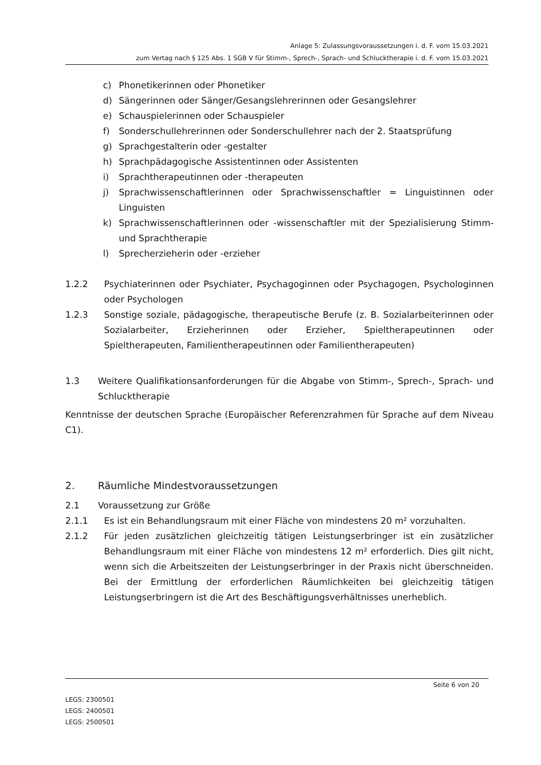Anlage 5: Zulassungsvoraussetzungen i. d. F. vom 15.03.2021
zum Vertag nach § 125 Abs. 1 SGB V für Stimm-, Sprech-, Sprach- und Schlucktherapie i. d. F. vom 15.03.2021
c) Phonetikerinnen oder Phonetiker
d) Sängerinnen oder Sänger/Gesangslehrerinnen oder Gesangslehrer
e) Schauspielerinnen oder Schauspieler
f) Sonderschullehrerinnen oder Sonderschullehrer nach der 2. Staatsprüfung
g) Sprachgestalterin oder -gestalter
h) Sprachpädagogische Assistentinnen oder Assistenten
i) Sprachtherapeutinnen oder -therapeuten
j) Sprachwissenschaftlerinnen oder Sprachwissenschaftler = Linguistinnen oder Linguisten
k) Sprachwissenschaftlerinnen oder -wissenschaftler mit der Spezialisierung Stimm- und Sprachtherapie
l) Sprecherzieherin oder -erzieher
1.2.2 Psychiaterinnen oder Psychiater, Psychagoginnen oder Psychagogen, Psychologinnen oder Psychologen
1.2.3 Sonstige soziale, pädagogische, therapeutische Berufe (z. B. Sozialarbeiterinnen oder Sozialarbeiter, Erzieherinnen oder Erzieher, Spieltherapeutinnen oder Spieltherapeuten, Familientherapeutinnen oder Familientherapeuten)
1.3 Weitere Qualifikationsanforderungen für die Abgabe von Stimm-, Sprech-, Sprach- und Schlucktherapie
Kenntnisse der deutschen Sprache (Europäischer Referenzrahmen für Sprache auf dem Niveau C1).
2. Räumliche Mindestvoraussetzungen
2.1 Voraussetzung zur Größe
2.1.1 Es ist ein Behandlungsraum mit einer Fläche von mindestens 20 m² vorzuhalten.
2.1.2 Für jeden zusätzlichen gleichzeitig tätigen Leistungserbringer ist ein zusätzlicher Behandlungsraum mit einer Fläche von mindestens 12 m² erforderlich. Dies gilt nicht, wenn sich die Arbeitszeiten der Leistungserbringer in der Praxis nicht überschneiden. Bei der Ermittlung der erforderlichen Räumlichkeiten bei gleichzeitig tätigen Leistungserbringern ist die Art des Beschäftigungsverhältnisses unerheblich.
Seite 6 von 20
LEGS: 2300501
LEGS: 2400501
LEGS: 2500501